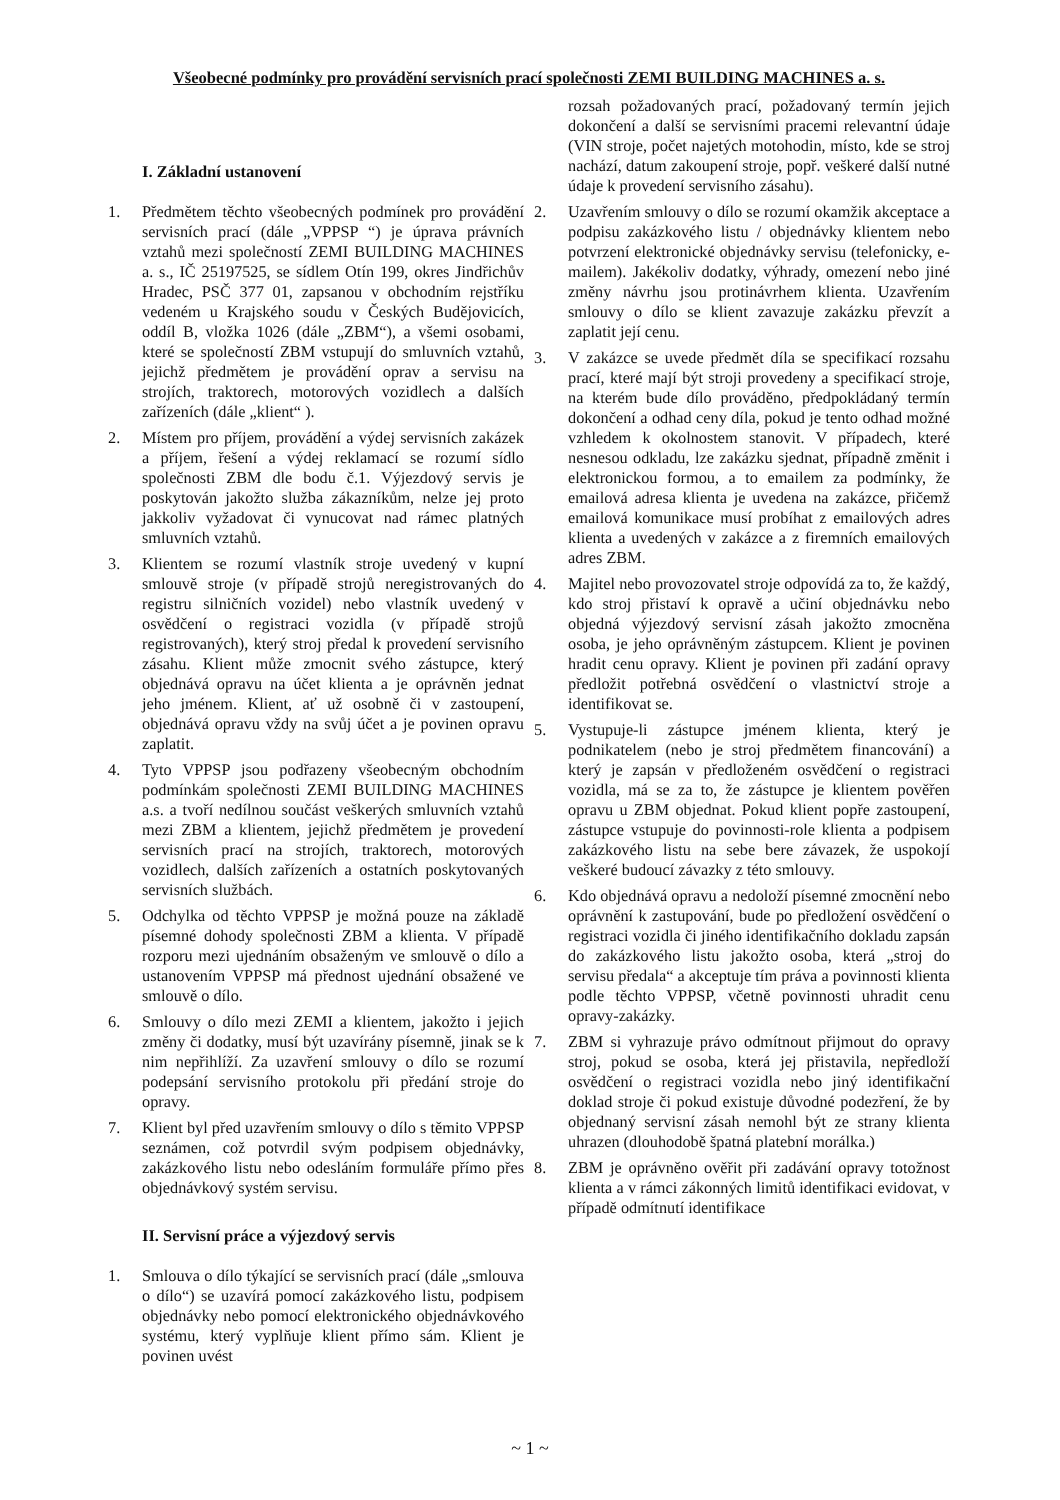Všeobecné podmínky pro provádění servisních prací společnosti ZEMI BUILDING MACHINES a. s.
I. Základní ustanovení
1. Předmětem těchto všeobecných podmínek pro provádění servisních prací (dále „VPPSP “) je úprava právních vztahů mezi společností ZEMI BUILDING MACHINES a. s., IČ 25197525, se sídlem Otín 199, okres Jindřichův Hradec, PSČ 377 01, zapsanou v obchodním rejstříku vedeném u Krajského soudu v Českých Budějovicích, oddíl B, vložka 1026 (dále „ZBM“), a všemi osobami, které se společností ZBM vstupují do smluvních vztahů, jejichž předmětem je provádění oprav a servisu na strojích, traktorech, motorových vozidlech a dalších zařízeních (dále „klient“ ).
2. Místem pro příjem, provádění a výdej servisních zakázek a příjem, řešení a výdej reklamací se rozumí sídlo společnosti ZBM dle bodu č.1. Výjezdový servis je poskytován jakožto služba zákazníkům, nelze jej proto jakkoliv vyžadovat či vynucovat nad rámec platných smluvních vztahů.
3. Klientem se rozumí vlastník stroje uvedený v kupní smlouvě stroje (v případě strojů neregistrovaných do registru silničních vozidel) nebo vlastník uvedený v osvědčení o registraci vozidla (v případě strojů registrovaných), který stroj předal k provedení servisního zásahu. Klient může zmocnit svého zástupce, který objednává opravu na účet klienta a je oprávněn jednat jeho jménem. Klient, ať už osobně či v zastoupení, objednává opravu vždy na svůj účet a je povinen opravu zaplatit.
4. Tyto VPPSP jsou podřazeny všeobecným obchodním podmínkám společnosti ZEMI BUILDING MACHINES a.s. a tvoří nedílnou součást veškerých smluvních vztahů mezi ZBM a klientem, jejichž předmětem je provedení servisních prací na strojích, traktorech, motorových vozidlech, dalších zařízeních a ostatních poskytovaných servisních službách.
5. Odchylka od těchto VPPSP je možná pouze na základě písemné dohody společnosti ZBM a klienta. V případě rozporu mezi ujednáním obsaženým ve smlouvě o dílo a ustanovením VPPSP má přednost ujednání obsažené ve smlouvě o dílo.
6. Smlouvy o dílo mezi ZEMI a klientem, jakožto i jejich změny či dodatky, musí být uzavírány písemně, jinak se k nim nepřihlíží. Za uzavření smlouvy o dílo se rozumí podepsání servisního protokolu při předání stroje do opravy.
7. Klient byl před uzavřením smlouvy o dílo s těmito VPPSP seznámen, což potvrdil svým podpisem objednávky, zakázkového listu nebo odesláním formuláře přímo přes objednávkový systém servisu.
II. Servisní práce a výjezdový servis
1. Smlouva o dílo týkající se servisních prací (dále „smlouva o dílo“) se uzavírá pomocí zakázkového listu, podpisem objednávky nebo pomocí elektronického objednávkového systému, který vyplňuje klient přímo sám. Klient je povinen uvést
rozsah požadovaných prací, požadovaný termín jejich dokončení a další se servisními pracemi relevantní údaje (VIN stroje, počet najetých motohodin, místo, kde se stroj nachází, datum zakoupení stroje, popř. veškeré další nutné údaje k provedení servisního zásahu).
2. Uzavřením smlouvy o dílo se rozumí okamžik akceptace a podpisu zakázkového listu / objednávky klientem nebo potvrzení elektronické objednávky servisu (telefonicky, e-mailem). Jakékoliv dodatky, výhrady, omezení nebo jiné změny návrhu jsou protinávrhem klienta. Uzavřením smlouvy o dílo se klient zavazuje zakázku převzít a zaplatit její cenu.
3. V zakázce se uvede předmět díla se specifikací rozsahu prací, které mají být stroji provedeny a specifikací stroje, na kterém bude dílo prováděno, předpokládaný termín dokončení a odhad ceny díla, pokud je tento odhad možné vzhledem k okolnostem stanovit. V případech, které nesnesou odkladu, lze zakázku sjednat, případně změnit i elektronickou formou, a to emailem za podmínky, že emailová adresa klienta je uvedena na zakázce, přičemž emailová komunikace musí probíhat z emailových adres klienta a uvedených v zakázce a z firemních emailových adres ZBM.
4. Majitel nebo provozovatel stroje odpovídá za to, že každý, kdo stroj přistaví k opravě a učiní objednávku nebo objedná výjezdový servisní zásah jakožto zmocněna osoba, je jeho oprávněným zástupcem. Klient je povinen hradit cenu opravy. Klient je povinen při zadání opravy předložit potřebná osvědčení o vlastnictví stroje a identifikovat se.
5. Vystupuje-li zástupce jménem klienta, který je podnikatelem (nebo je stroj předmětem financování) a který je zapsán v předloženém osvědčení o registraci vozidla, má se za to, že zástupce je klientem pověřen opravu u ZBM objednat. Pokud klient popře zastoupení, zástupce vstupuje do povinnosti-role klienta a podpisem zakázkového listu na sebe bere závazek, že uspokojí veškeré budoucí závazky z této smlouvy.
6. Kdo objednává opravu a nedoloží písemné zmocnění nebo oprávnění k zastupování, bude po předložení osvědčení o registraci vozidla či jiného identifikačního dokladu zapsán do zakázkového listu jakožto osoba, která „stroj do servisu předala“ a akceptuje tím práva a povinnosti klienta podle těchto VPPSP, včetně povinnosti uhradit cenu opravy-zakázky.
7. ZBM si vyhrazuje právo odmítnout přijmout do opravy stroj, pokud se osoba, která jej přistavila, nepředloží osvědčení o registraci vozidla nebo jiný identifikační doklad stroje či pokud existuje důvodné podezření, že by objednaný servisní zásah nemohl být ze strany klienta uhrazen (dlouhodobě špatná platební morálka.)
8. ZBM je oprávněno ověřit při zadávání opravy totožnost klienta a v rámci zákonných limitů identifikaci evidovat, v případě odmítnutí identifikace
~ 1 ~